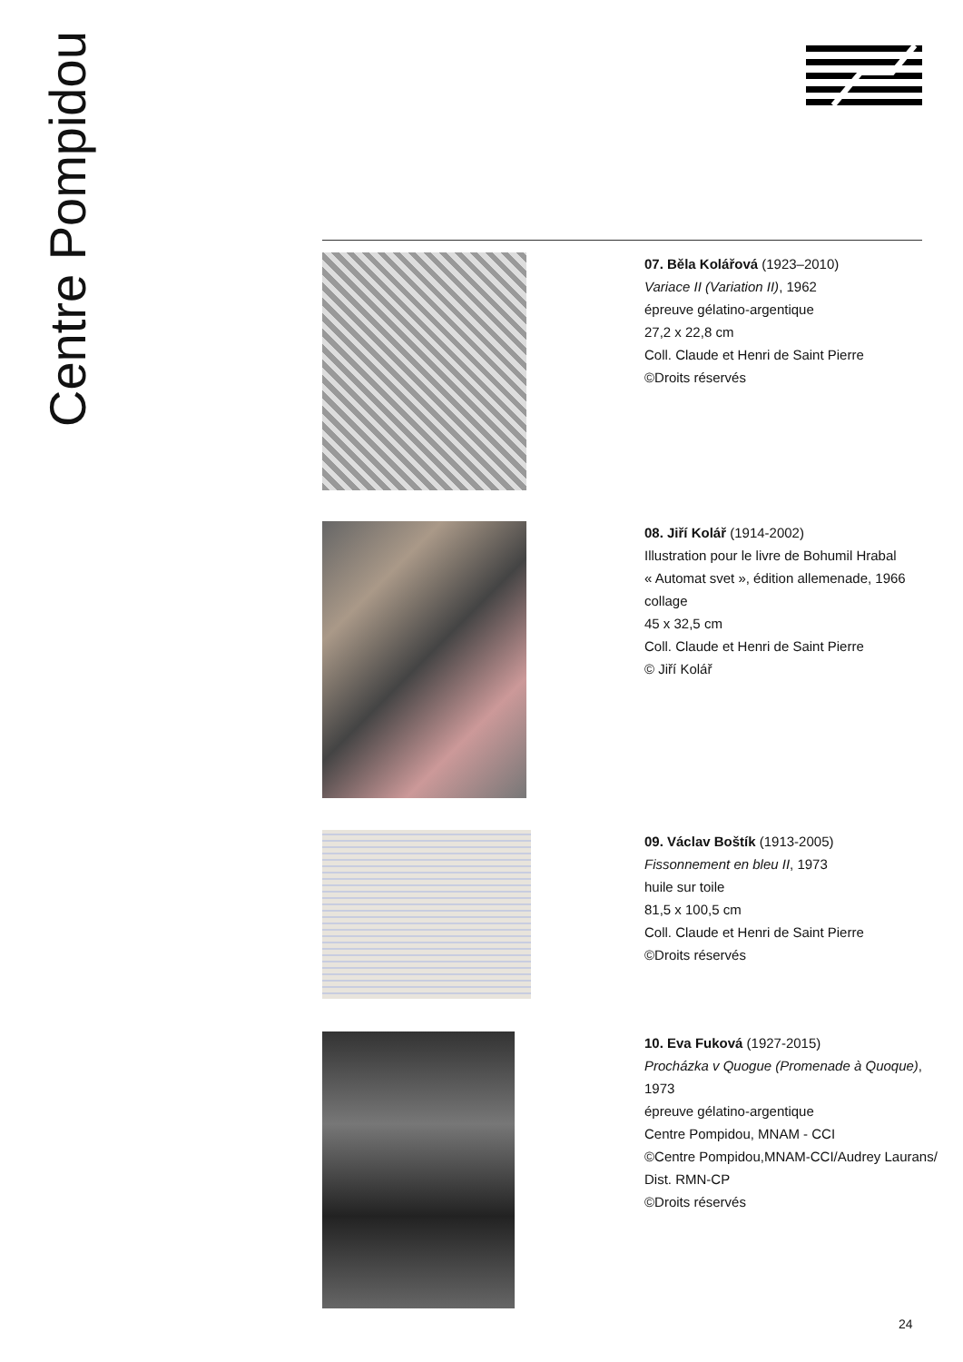Centre Pompidou
07. Běla Kolářová (1923–2010)
Variace II (Variation II), 1962
épreuve gélatino-argentique
27,2 x 22,8 cm
Coll. Claude et Henri de Saint Pierre
©Droits réservés
08. Jiří Kolář (1914-2002)
Illustration pour le livre de Bohumil Hrabal
« Automat svet », édition allemenade, 1966
collage
45 x 32,5 cm
Coll. Claude et Henri de Saint Pierre
© Jiří Kolář
09. Václav Boštík (1913-2005)
Fissonnement en bleu II, 1973
huile sur toile
81,5 x 100,5 cm
Coll. Claude et Henri de Saint Pierre
©Droits réservés
10. Eva Fuková (1927-2015)
Procházka v Quogue (Promenade à Quoque),
1973
épreuve gélatino-argentique
Centre Pompidou, MNAM - CCI
©Centre Pompidou,MNAM-CCI/Audrey Laurans/
Dist. RMN-CP
©Droits réservés
24